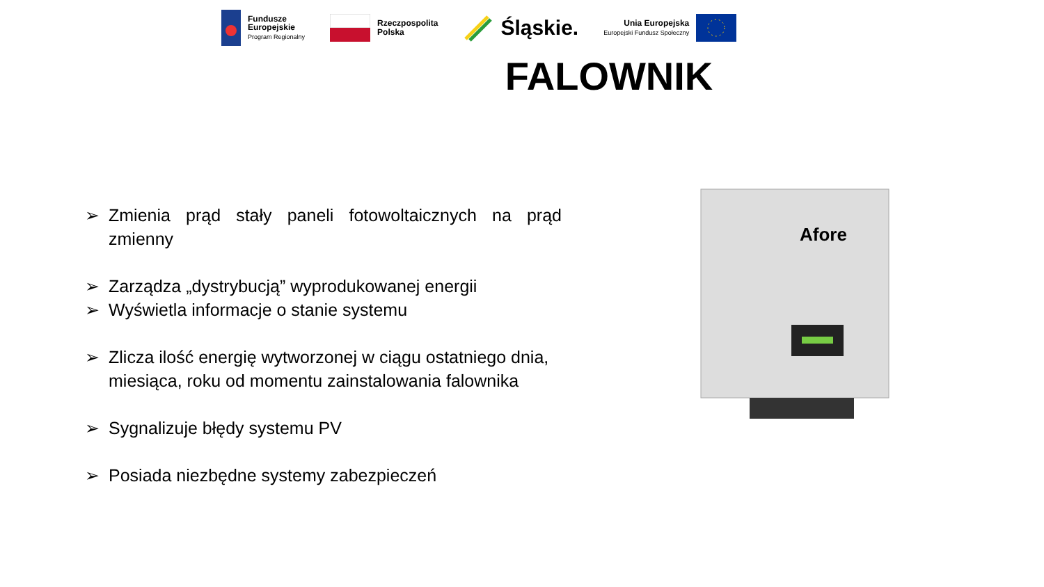Fundusze
Europejskie
Program Regionalny
Rzeczpospolita
Polska
Śląskie.
Unia Europejska
Europejski Fundusz Społeczny
FALOWNIK
➢ Zmienia prąd stały paneli fotowoltaicznych na prąd zmienny
➢ Zarządza „dystrybucją” wyprodukowanej energii
➢ Wyświetla informacje o stanie systemu
➢ Zlicza ilość energię wytworzonej w ciągu ostatniego dnia, miesiąca, roku od momentu zainstalowania falownika
➢ Sygnalizuje błędy systemu PV
➢ Posiada niezbędne systemy zabezpieczeń
Afore